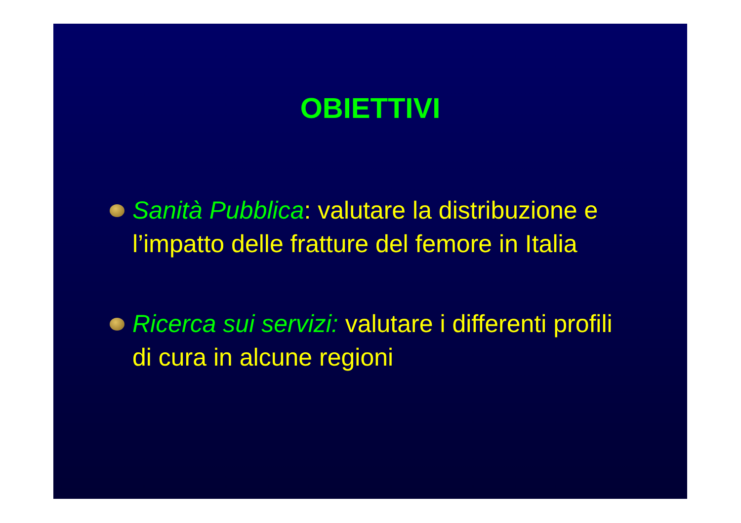OBIETTIVI
Sanità Pubblica: valutare la distribuzione e l’impatto delle fratture del femore in Italia
Ricerca sui servizi: valutare i differenti profili di cura in alcune regioni